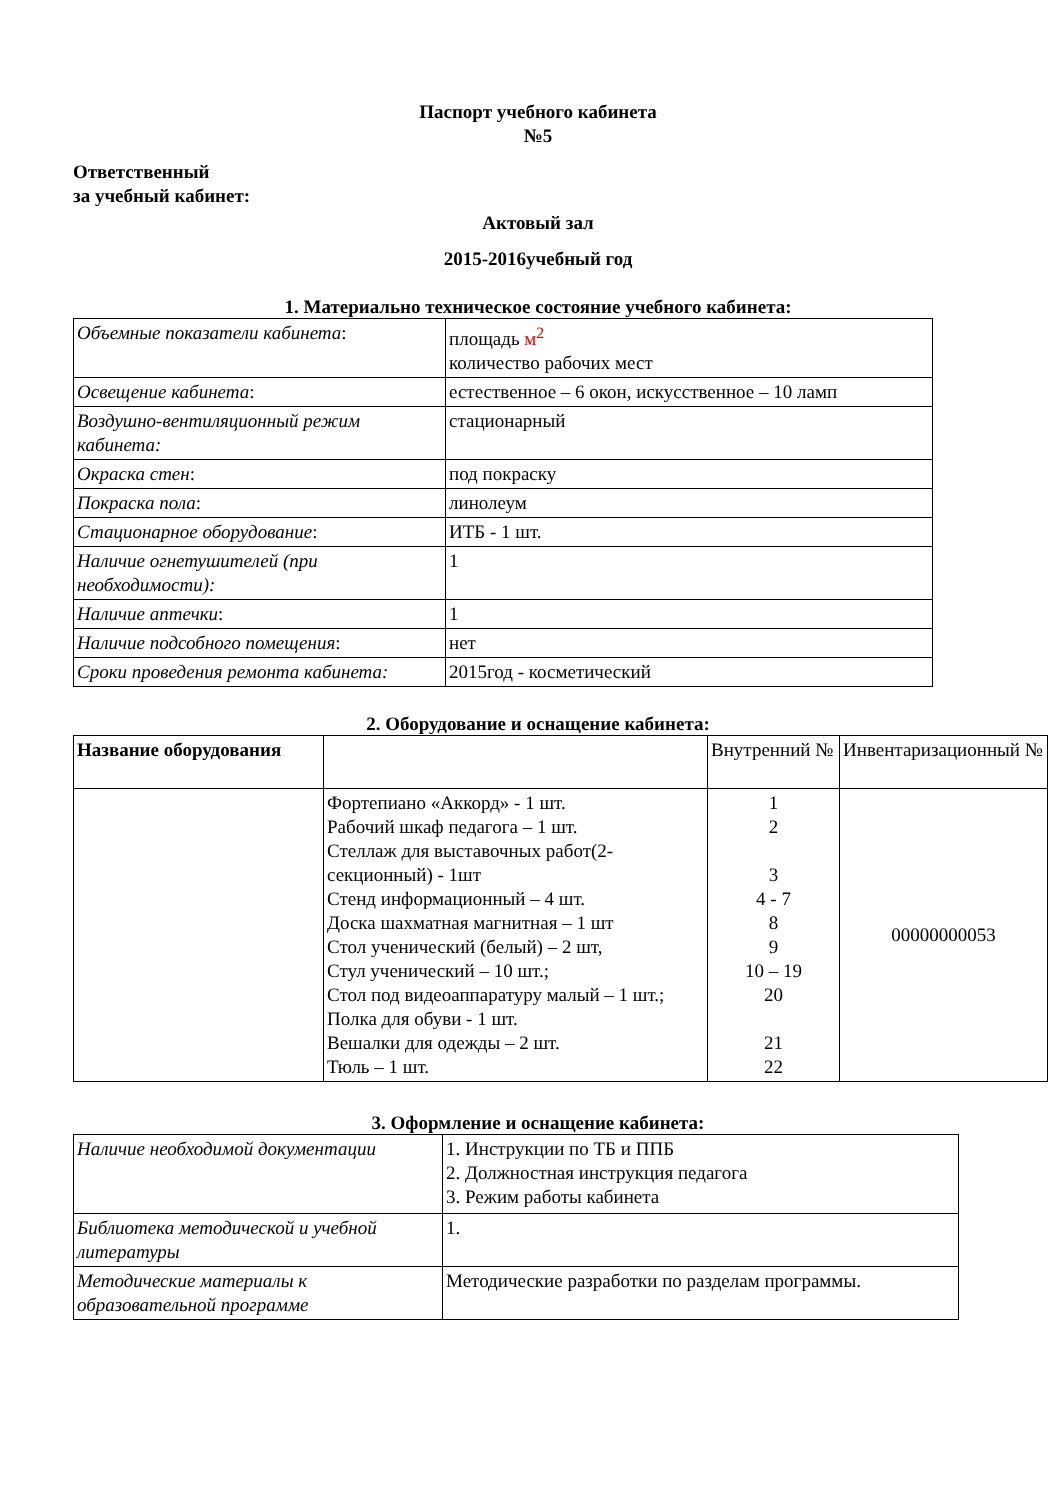Паспорт учебного кабинета
№5
Ответственный
за учебный кабинет:
Актовый зал
2015-2016учебный год
1. Материально техническое состояние учебного кабинета:
| Объемные показатели кабинета : | площадь м<sup>2</sup> количество рабочих мест |
| Освещение кабинета : | естественное – 6 окон, искусственное – 10 ламп |
| Воздушно-вентиляционный режим кабинета: | стационарный |
| Окраска стен : | под покраску |
| Покраска пола : | линолеум |
| Стационарное оборудование : | ИТБ - 1 шт. |
| Наличие огнетушителей (при необходимости): | 1 |
| Наличие аптечки : | 1 |
| Наличие подсобного помещения : | нет |
| Сроки проведения ремонта кабинета: | 2015год - косметический |
2. Оборудование и оснащение кабинета:
| Название оборудования | | Внутренний № | Инвентаризационный № |
| --- | --- | --- | --- |
| | Фортепиано «Аккорд» - 1 шт. Рабочий шкаф педагога – 1 шт. Стеллаж для выставочных работ(2-секционный) - 1шт Стенд информационный – 4 шт. Доска шахматная магнитная – 1 шт Стол ученический (белый) – 2 шт, Стул ученический – 10 шт.; Стол под видеоаппаратуру малый – 1 шт.; Полка для обуви - 1 шт. Вешалки для одежды – 2 шт. Тюль – 1 шт. | 1 2 3 4 - 7 8 9 10 – 19 20 21 22 | 00000000053 |
3. Оформление и оснащение кабинета:
| Наличие необходимой документации | 1. Инструкции по ТБ и ППБ 2. Должностная инструкция педагога 3. Режим работы кабинета |
| Библиотека методической и учебной литературы | 1. |
| Методические материалы к образовательной программе | Методические разработки по разделам программы. |